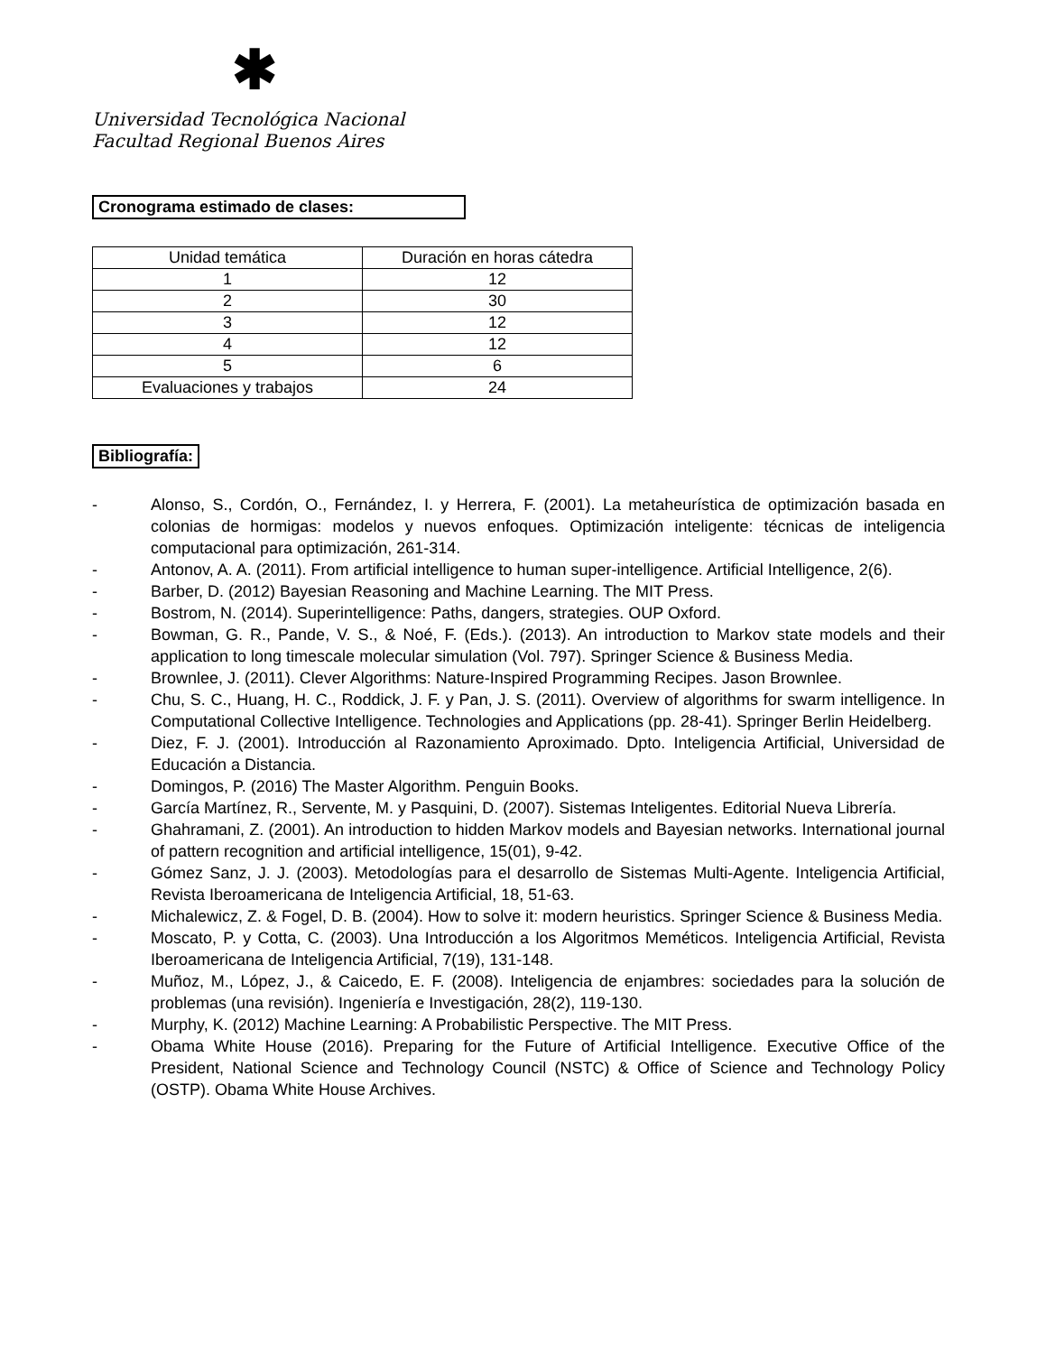✱
Universidad Tecnológica Nacional
Facultad Regional Buenos Aires
Cronograma estimado de clases:
| Unidad temática | Duración en horas cátedra |
| 1 | 12 |
| 2 | 30 |
| 3 | 12 |
| 4 | 12 |
| 5 | 6 |
| Evaluaciones y trabajos | 24 |
Bibliografía:
- Alonso, S., Cordón, O., Fernández, I. y Herrera, F. (2001). La metaheurística de optimización basada en colonias de hormigas: modelos y nuevos enfoques. Optimización inteligente: técnicas de inteligencia computacional para optimización, 261-314.
- Antonov, A. A. (2011). From artificial intelligence to human super-intelligence. Artificial Intelligence, 2(6).
- Barber, D. (2012) Bayesian Reasoning and Machine Learning. The MIT Press.
- Bostrom, N. (2014). Superintelligence: Paths, dangers, strategies. OUP Oxford.
- Bowman, G. R., Pande, V. S., & Noé, F. (Eds.). (2013). An introduction to Markov state models and their application to long timescale molecular simulation (Vol. 797). Springer Science & Business Media.
- Brownlee, J. (2011). Clever Algorithms: Nature-Inspired Programming Recipes. Jason Brownlee.
- Chu, S. C., Huang, H. C., Roddick, J. F. y Pan, J. S. (2011). Overview of algorithms for swarm intelligence. In Computational Collective Intelligence. Technologies and Applications (pp. 28-41). Springer Berlin Heidelberg.
- Diez, F. J. (2001). Introducción al Razonamiento Aproximado. Dpto. Inteligencia Artificial, Universidad de Educación a Distancia.
- Domingos, P. (2016) The Master Algorithm. Penguin Books.
- García Martínez, R., Servente, M. y Pasquini, D. (2007). Sistemas Inteligentes. Editorial Nueva Librería.
- Ghahramani, Z. (2001). An introduction to hidden Markov models and Bayesian networks. International journal of pattern recognition and artificial intelligence, 15(01), 9-42.
- Gómez Sanz, J. J. (2003). Metodologías para el desarrollo de Sistemas Multi-Agente. Inteligencia Artificial, Revista Iberoamericana de Inteligencia Artificial, 18, 51-63.
- Michalewicz, Z. & Fogel, D. B. (2004). How to solve it: modern heuristics. Springer Science & Business Media.
- Moscato, P. y Cotta, C. (2003). Una Introducción a los Algoritmos Meméticos. Inteligencia Artificial, Revista Iberoamericana de Inteligencia Artificial, 7(19), 131-148.
- Muñoz, M., López, J., & Caicedo, E. F. (2008). Inteligencia de enjambres: sociedades para la solución de problemas (una revisión). Ingeniería e Investigación, 28(2), 119-130.
- Murphy, K. (2012) Machine Learning: A Probabilistic Perspective. The MIT Press.
- Obama White House (2016). Preparing for the Future of Artificial Intelligence. Executive Office of the President, National Science and Technology Council (NSTC) & Office of Science and Technology Policy (OSTP). Obama White House Archives.